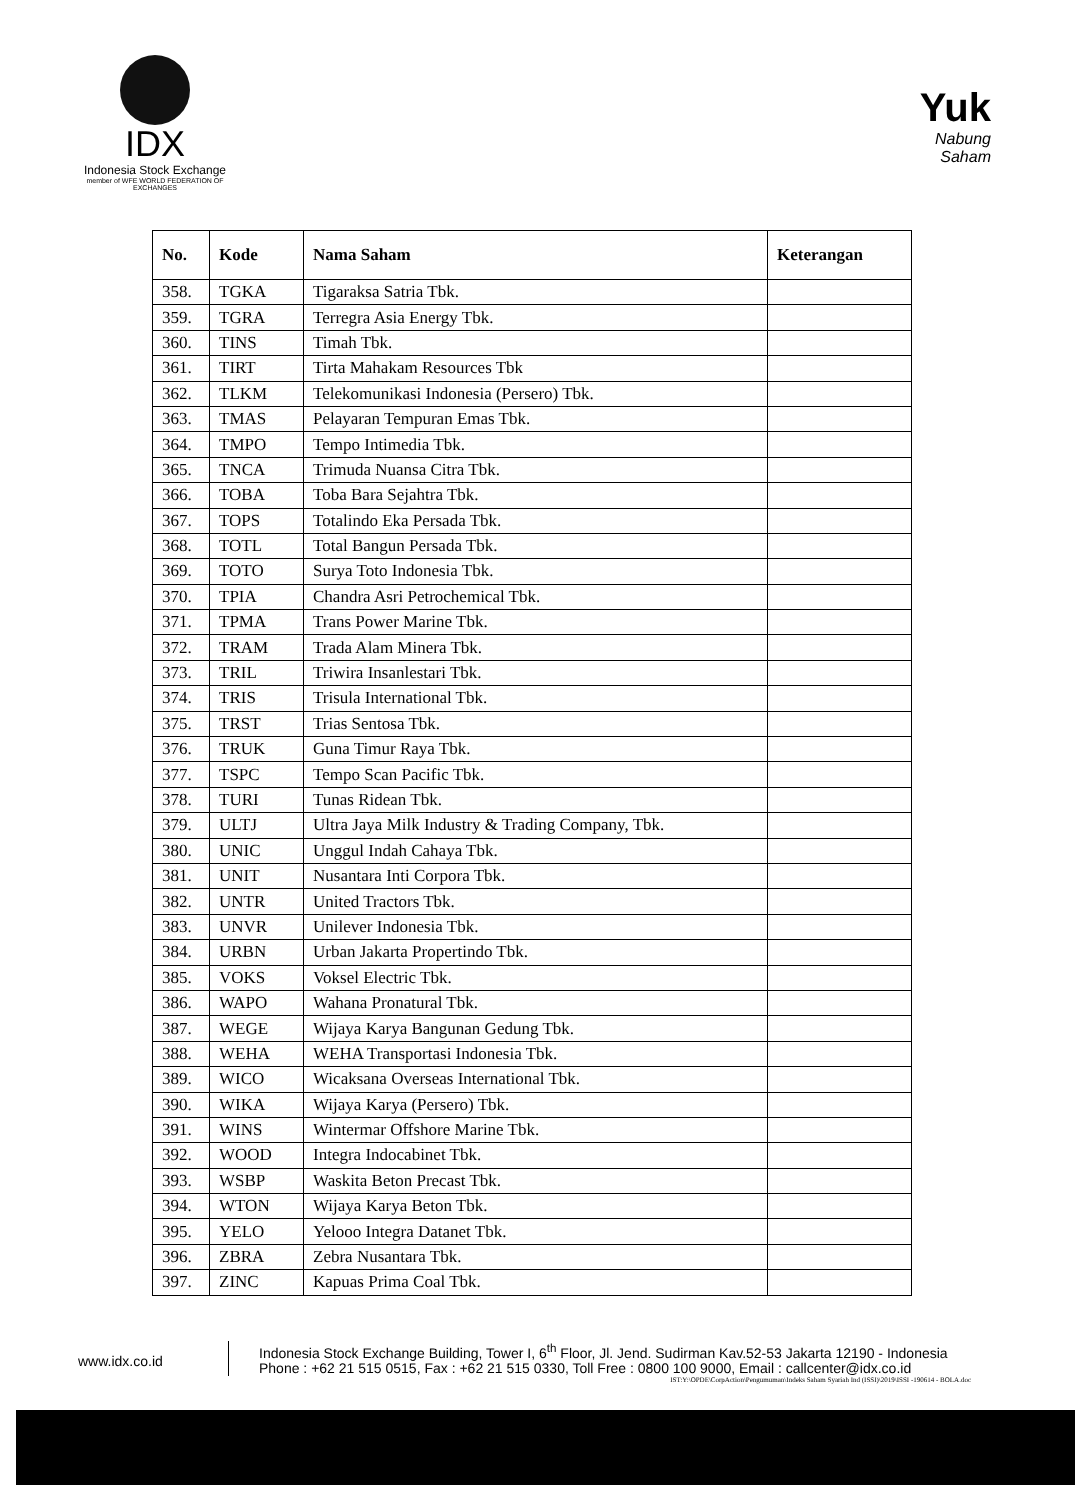IDX
Indonesia Stock Exchange
member of WFE WORLD FEDERATION OF EXCHANGES
Yuk
Nabung
Saham
| No. | Kode | Nama Saham | Keterangan |
| --- | --- | --- | --- |
| 358. | TGKA | Tigaraksa Satria Tbk. | |
| 359. | TGRA | Terregra Asia Energy Tbk. | |
| 360. | TINS | Timah Tbk. | |
| 361. | TIRT | Tirta Mahakam Resources Tbk | |
| 362. | TLKM | Telekomunikasi Indonesia (Persero) Tbk. | |
| 363. | TMAS | Pelayaran Tempuran Emas Tbk. | |
| 364. | TMPO | Tempo Intimedia Tbk. | |
| 365. | TNCA | Trimuda Nuansa Citra Tbk. | |
| 366. | TOBA | Toba Bara Sejahtra Tbk. | |
| 367. | TOPS | Totalindo Eka Persada Tbk. | |
| 368. | TOTL | Total Bangun Persada Tbk. | |
| 369. | TOTO | Surya Toto Indonesia Tbk. | |
| 370. | TPIA | Chandra Asri Petrochemical Tbk. | |
| 371. | TPMA | Trans Power Marine Tbk. | |
| 372. | TRAM | Trada Alam Minera Tbk. | |
| 373. | TRIL | Triwira Insanlestari Tbk. | |
| 374. | TRIS | Trisula International Tbk. | |
| 375. | TRST | Trias Sentosa Tbk. | |
| 376. | TRUK | Guna Timur Raya Tbk. | |
| 377. | TSPC | Tempo Scan Pacific Tbk. | |
| 378. | TURI | Tunas Ridean Tbk. | |
| 379. | ULTJ | Ultra Jaya Milk Industry & Trading Company, Tbk. | |
| 380. | UNIC | Unggul Indah Cahaya Tbk. | |
| 381. | UNIT | Nusantara Inti Corpora Tbk. | |
| 382. | UNTR | United Tractors Tbk. | |
| 383. | UNVR | Unilever Indonesia Tbk. | |
| 384. | URBN | Urban Jakarta Propertindo Tbk. | |
| 385. | VOKS | Voksel Electric Tbk. | |
| 386. | WAPO | Wahana Pronatural Tbk. | |
| 387. | WEGE | Wijaya Karya Bangunan Gedung Tbk. | |
| 388. | WEHA | WEHA Transportasi Indonesia Tbk. | |
| 389. | WICO | Wicaksana Overseas International Tbk. | |
| 390. | WIKA | Wijaya Karya (Persero) Tbk. | |
| 391. | WINS | Wintermar Offshore Marine Tbk. | |
| 392. | WOOD | Integra Indocabinet Tbk. | |
| 393. | WSBP | Waskita Beton Precast Tbk. | |
| 394. | WTON | Wijaya Karya Beton Tbk. | |
| 395. | YELO | Yelooo Integra Datanet Tbk. | |
| 396. | ZBRA | Zebra Nusantara Tbk. | |
| 397. | ZINC | Kapuas Prima Coal Tbk. | |
www.idx.co.id
Indonesia Stock Exchange Building, Tower I, 6<sup>th</sup> Floor, Jl. Jend. Sudirman Kav.52-53 Jakarta 12190 - Indonesia
Phone : +62 21 515 0515, Fax : +62 21 515 0330, Toll Free : 0800 100 9000, Email : callcenter@idx.co.id
IST:Y:\OPDE\CorpAction\Pengumuman\Indeks Saham Syariah Ind (ISSI)\2019\ISSI -190614 - BOLA.doc